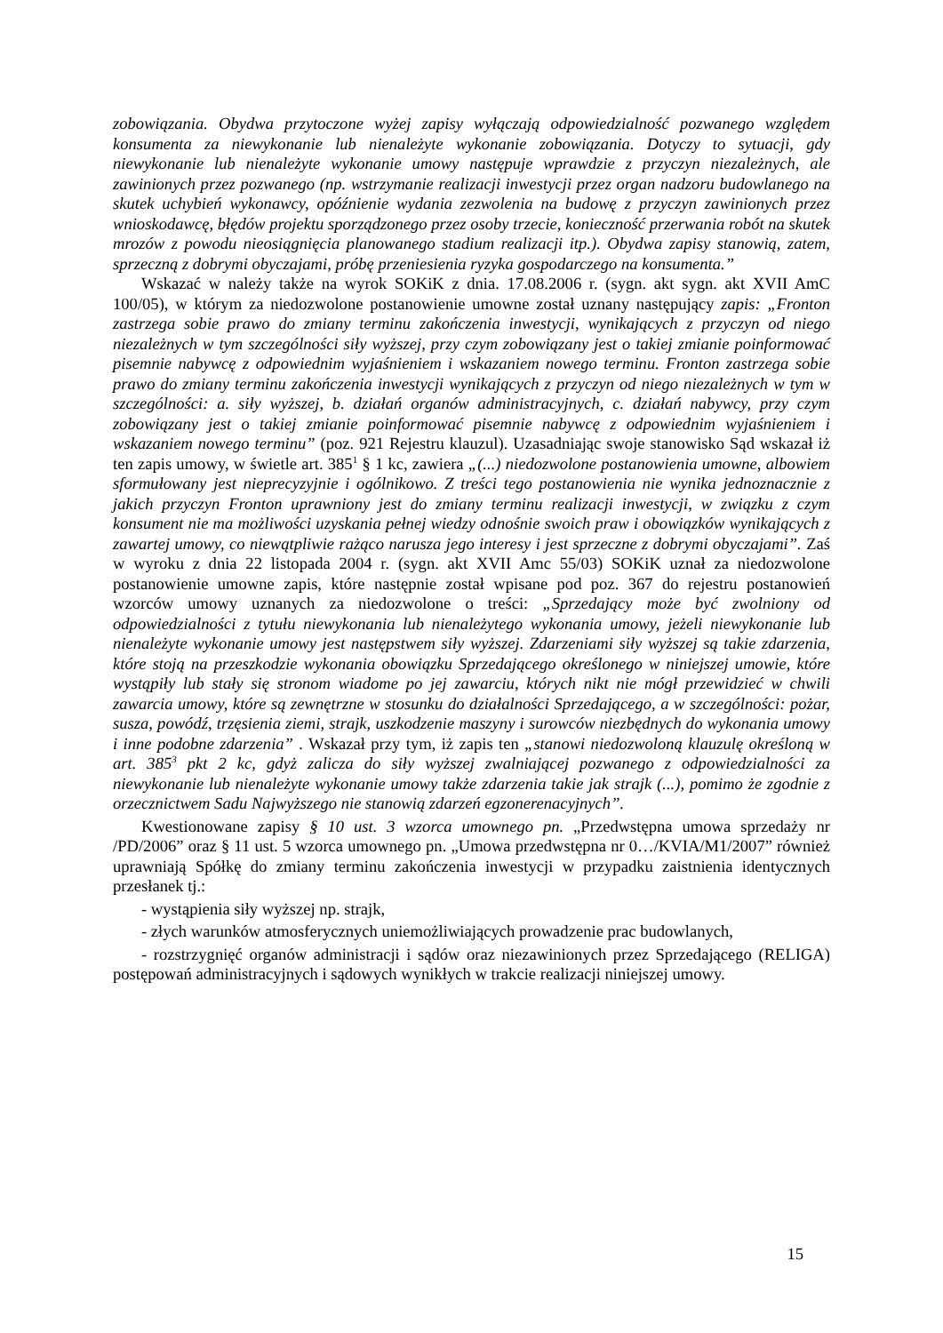zobowiązania. Obydwa przytoczone wyżej zapisy wyłączają odpowiedzialność pozwanego względem konsumenta za niewykonanie lub nienależyte wykonanie zobowiązania. Dotyczy to sytuacji, gdy niewykonanie lub nienależyte wykonanie umowy następuje wprawdzie z przyczyn niezależnych, ale zawinionych przez pozwanego (np. wstrzymanie realizacji inwestycji przez organ nadzoru budowlanego na skutek uchybień wykonawcy, opóźnienie wydania zezwolenia na budowę z przyczyn zawinionych przez wnioskodawcę, błędów projektu sporządzonego przez osoby trzecie, konieczność przerwania robót na skutek mrozów z powodu nieosiągnięcia planowanego stadium realizacji itp.). Obydwa zapisy stanowią, zatem, sprzeczną z dobrymi obyczajami, próbę przeniesienia ryzyka gospodarczego na konsumenta.”
Wskazać w należy także na wyrok SOKiK z dnia. 17.08.2006 r. (sygn. akt sygn. akt XVII AmC 100/05), w którym za niedozwolone postanowienie umowne został uznany następujący zapis: „Fronton zastrzega sobie prawo do zmiany terminu zakończenia inwestycji, wynikających z przyczyn od niego niezależnych w tym szczególności siły wyższej, przy czym zobowiązany jest o takiej zmianie poinformować pisemnie nabywcę z odpowiednim wyjaśnieniem i wskazaniem nowego terminu. Fronton zastrzega sobie prawo do zmiany terminu zakończenia inwestycji wynikających z przyczyn od niego niezależnych w tym w szczególności: a. siły wyższej, b. działań organów administracyjnych, c. działań nabywcy, przy czym zobowiązany jest o takiej zmianie poinformować pisemnie nabywcę z odpowiednim wyjaśnieniem i wskazaniem nowego terminu” (poz. 921 Rejestru klauzul). Uzasadniając swoje stanowisko Sąd wskazał iż ten zapis umowy, w świetle art. 385<sup>1</sup> § 1 kc, zawiera „(...) niedozwolone postanowienia umowne, albowiem sformułowany jest nieprecyzyjnie i ogólnikowo. Z treści tego postanowienia nie wynika jednoznacznie z jakich przyczyn Fronton uprawniony jest do zmiany terminu realizacji inwestycji, w związku z czym konsument nie ma możliwości uzyskania pełnej wiedzy odnośnie swoich praw i obowiązków wynikających z zawartej umowy, co niewątpliwie rażąco narusza jego interesy i jest sprzeczne z dobrymi obyczajami”. Zaś w wyroku z dnia 22 listopada 2004 r. (sygn. akt XVII Amc 55/03) SOKiK uznał za niedozwolone postanowienie umowne zapis, które następnie został wpisane pod poz. 367 do rejestru postanowień wzorców umowy uznanych za niedozwolone o treści: „Sprzedający może być zwolniony od odpowiedzialności z tytułu niewykonania lub nienależytego wykonania umowy, jeżeli niewykonanie lub nienależyte wykonanie umowy jest następstwem siły wyższej. Zdarzeniami siły wyższej są takie zdarzenia, które stoją na przeszkodzie wykonania obowiązku Sprzedającego określonego w niniejszej umowie, które wystąpiły lub stały się stronom wiadome po jej zawarciu, których nikt nie mógł przewidzieć w chwili zawarcia umowy, które są zewnętrzne w stosunku do działalności Sprzedającego, a w szczególności: pożar, susza, powódź, trzęsienia ziemi, strajk, uszkodzenie maszyny i surowców niezbędnych do wykonania umowy i inne podobne zdarzenia” . Wskazał przy tym, iż zapis ten „stanowi niedozwoloną klauzulę określoną w art. 385<sup>3</sup> pkt 2 kc, gdyż zalicza do siły wyższej zwalniającej pozwanego z odpowiedzialności za niewykonanie lub nienależyte wykonanie umowy także zdarzenia takie jak strajk (...), pomimo że zgodnie z orzecznictwem Sadu Najwyższego nie stanowią zdarzeń egzonerenacyjnych”.
Kwestionowane zapisy § 10 ust. 3 wzorca umownego pn. „Przedwstępna umowa sprzedaży nr /PD/2006” oraz § 11 ust. 5 wzorca umownego pn. „Umowa przedwstępna nr 0…/KVIA/M1/2007” również uprawniają Spółkę do zmiany terminu zakończenia inwestycji w przypadku zaistnienia identycznych przesłanek tj.:
- wystąpienia siły wyższej np. strajk,
- złych warunków atmosferycznych uniemożliwiających prowadzenie prac budowlanych,
- rozstrzygnięć organów administracji i sądów oraz niezawinionych przez Sprzedającego (RELIGA) postępowań administracyjnych i sądowych wynikłych w trakcie realizacji niniejszej umowy.
15